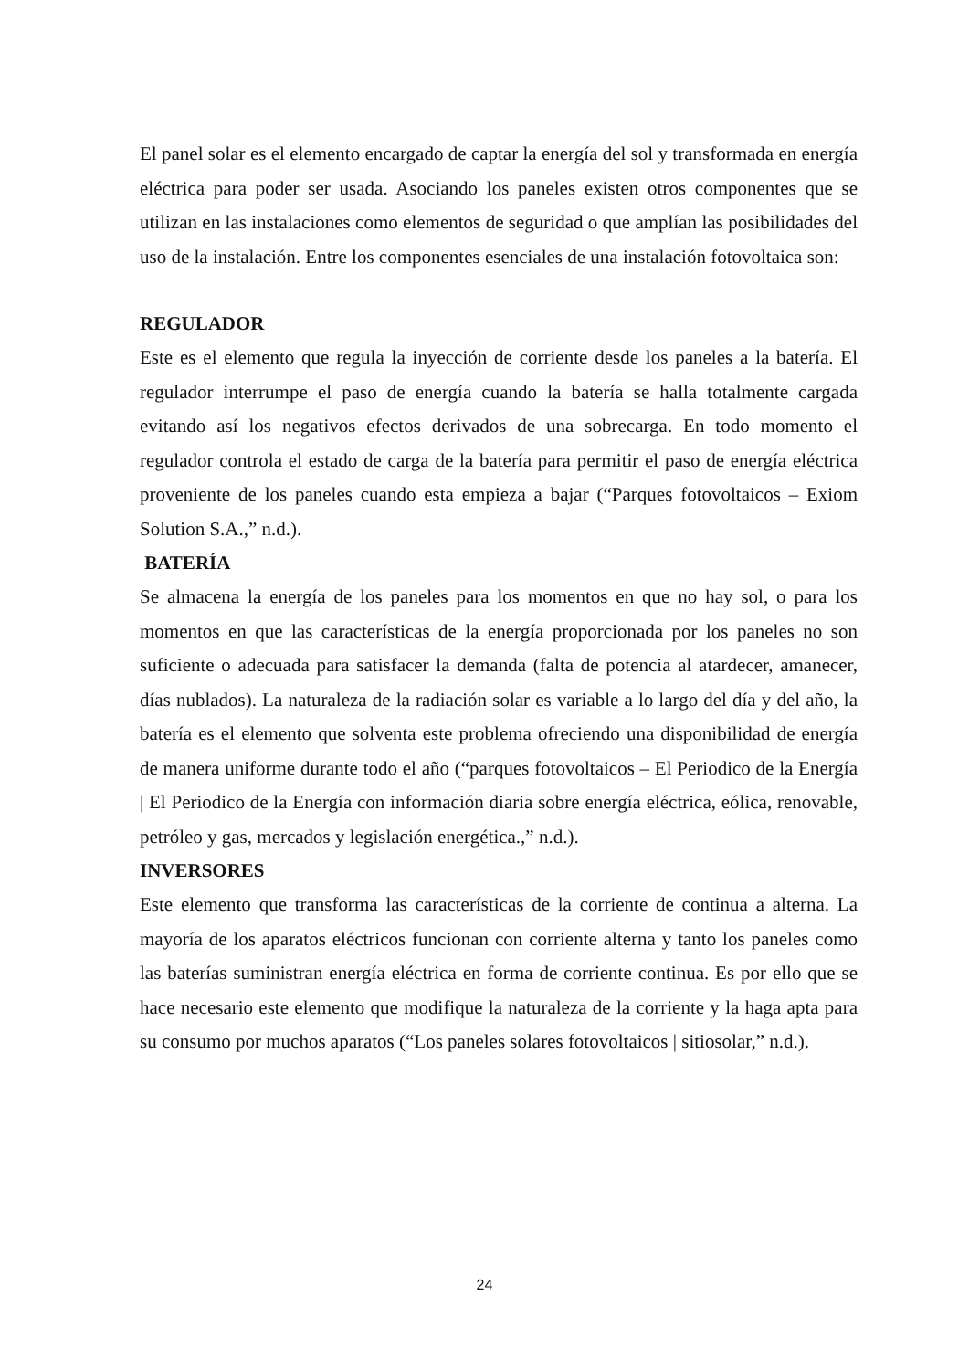El panel solar es el elemento encargado de captar la energía del sol y transformada en energía eléctrica para poder ser usada. Asociando los paneles existen otros componentes que se utilizan en las instalaciones como elementos de seguridad o que amplían las posibilidades del uso de la instalación. Entre los componentes esenciales de una instalación fotovoltaica son:
REGULADOR
Este es el elemento que regula la inyección de corriente desde los paneles a la batería. El regulador interrumpe el paso de energía cuando la batería se halla totalmente cargada evitando así los negativos efectos derivados de una sobrecarga. En todo momento el regulador controla el estado de carga de la batería para permitir el paso de energía eléctrica proveniente de los paneles cuando esta empieza a bajar (“Parques fotovoltaicos – Exiom Solution S.A.,” n.d.).
BATERÍA
Se almacena la energía de los paneles para los momentos en que no hay sol, o para los momentos en que las características de la energía proporcionada por los paneles no son suficiente o adecuada para satisfacer la demanda (falta de potencia al atardecer, amanecer, días nublados). La naturaleza de la radiación solar es variable a lo largo del día y del año, la batería es el elemento que solventa este problema ofreciendo una disponibilidad de energía de manera uniforme durante todo el año (“parques fotovoltaicos – El Periodico de la Energía | El Periodico de la Energía con información diaria sobre energía eléctrica, eólica, renovable, petróleo y gas, mercados y legislación energética.,” n.d.).
INVERSORES
Este elemento que transforma las características de la corriente de continua a alterna. La mayoría de los aparatos eléctricos funcionan con corriente alterna y tanto los paneles como las baterías suministran energía eléctrica en forma de corriente continua. Es por ello que se hace necesario este elemento que modifique la naturaleza de la corriente y la haga apta para su consumo por muchos aparatos (“Los paneles solares fotovoltaicos | sitiosolar,” n.d.).
24